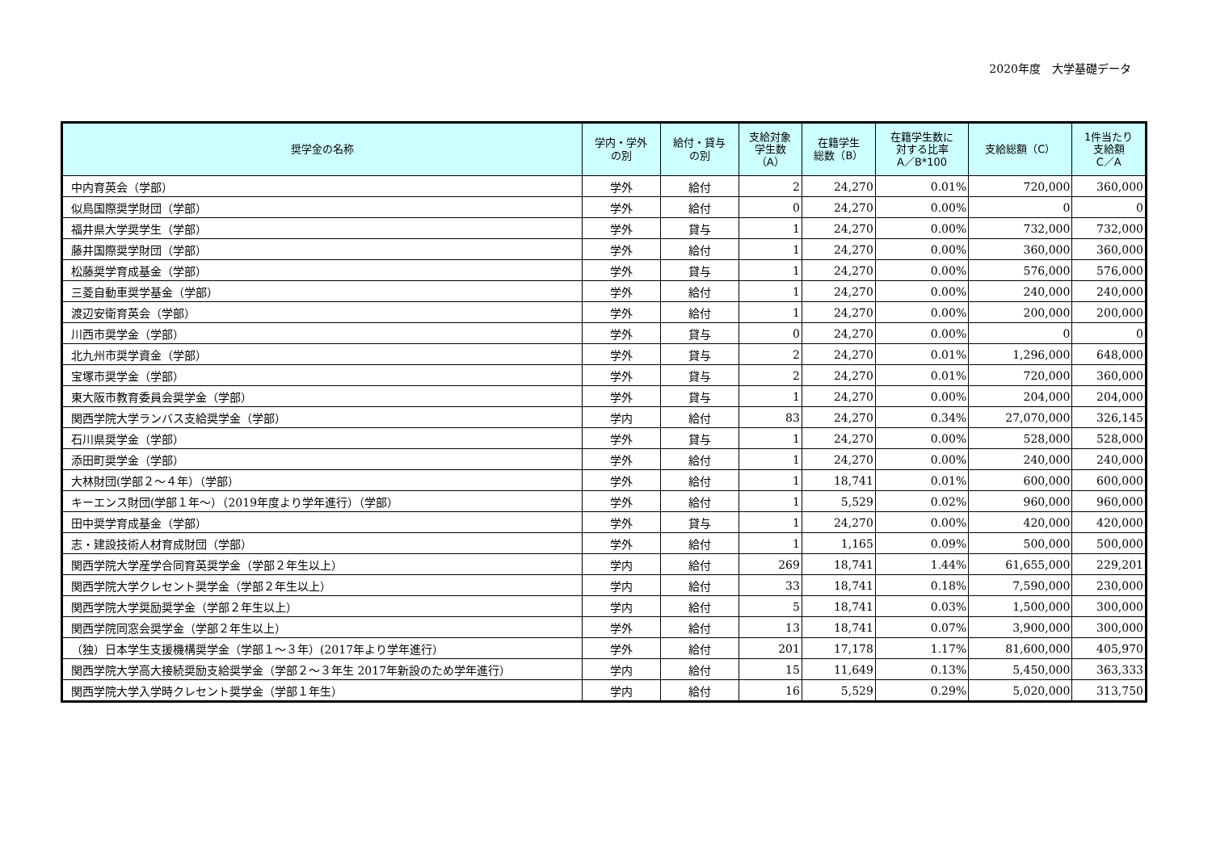2020年度　大学基礎データ
| 奨学金の名称 | 学内・学外 の別 | 給付・貸与 の別 | 支給対象 学生数 （A） | 在籍学生 総数（B） | 在籍学生数に 対する比率 A／B*100 | 支給総額（C） | 1件当たり 支給額 C／A |
| --- | --- | --- | --- | --- | --- | --- | --- |
| 中内育英会（学部） | 学外 | 給付 | 2 | 24,270 | 0.01% | 720,000 | 360,000 |
| 似鳥国際奨学財団（学部） | 学外 | 給付 | 0 | 24,270 | 0.00% | 0 | 0 |
| 福井県大学奨学生（学部） | 学外 | 貸与 | 1 | 24,270 | 0.00% | 732,000 | 732,000 |
| 藤井国際奨学財団（学部） | 学外 | 給付 | 1 | 24,270 | 0.00% | 360,000 | 360,000 |
| 松藤奨学育成基金（学部） | 学外 | 貸与 | 1 | 24,270 | 0.00% | 576,000 | 576,000 |
| 三菱自動車奨学基金（学部） | 学外 | 給付 | 1 | 24,270 | 0.00% | 240,000 | 240,000 |
| 渡辺安衛育英会（学部） | 学外 | 給付 | 1 | 24,270 | 0.00% | 200,000 | 200,000 |
| 川西市奨学金（学部） | 学外 | 貸与 | 0 | 24,270 | 0.00% | 0 | 0 |
| 北九州市奨学資金（学部） | 学外 | 貸与 | 2 | 24,270 | 0.01% | 1,296,000 | 648,000 |
| 宝塚市奨学金（学部） | 学外 | 貸与 | 2 | 24,270 | 0.01% | 720,000 | 360,000 |
| 東大阪市教育委員会奨学金（学部） | 学外 | 貸与 | 1 | 24,270 | 0.00% | 204,000 | 204,000 |
| 関西学院大学ランバス支給奨学金（学部） | 学内 | 給付 | 83 | 24,270 | 0.34% | 27,070,000 | 326,145 |
| 石川県奨学金（学部） | 学外 | 貸与 | 1 | 24,270 | 0.00% | 528,000 | 528,000 |
| 添田町奨学金（学部） | 学外 | 給付 | 1 | 24,270 | 0.00% | 240,000 | 240,000 |
| 大林財団(学部２～４年）（学部） | 学外 | 給付 | 1 | 18,741 | 0.01% | 600,000 | 600,000 |
| キーエンス財団(学部１年～）（2019年度より学年進行）（学部） | 学外 | 給付 | 1 | 5,529 | 0.02% | 960,000 | 960,000 |
| 田中奨学育成基金（学部） | 学外 | 貸与 | 1 | 24,270 | 0.00% | 420,000 | 420,000 |
| 志・建設技術人材育成財団（学部） | 学外 | 給付 | 1 | 1,165 | 0.09% | 500,000 | 500,000 |
| 関西学院大学産学合同育英奨学金（学部２年生以上） | 学内 | 給付 | 269 | 18,741 | 1.44% | 61,655,000 | 229,201 |
| 関西学院大学クレセント奨学金（学部２年生以上） | 学内 | 給付 | 33 | 18,741 | 0.18% | 7,590,000 | 230,000 |
| 関西学院大学奨励奨学金（学部２年生以上） | 学内 | 給付 | 5 | 18,741 | 0.03% | 1,500,000 | 300,000 |
| 関西学院同窓会奨学金（学部２年生以上） | 学外 | 給付 | 13 | 18,741 | 0.07% | 3,900,000 | 300,000 |
| （独）日本学生支援機構奨学金（学部１～３年）(2017年より学年進行） | 学外 | 給付 | 201 | 17,178 | 1.17% | 81,600,000 | 405,970 |
| 関西学院大学高大接続奨励支給奨学金（学部２～３年生 2017年新設のため学年進行） | 学内 | 給付 | 15 | 11,649 | 0.13% | 5,450,000 | 363,333 |
| 関西学院大学入学時クレセント奨学金（学部１年生） | 学内 | 給付 | 16 | 5,529 | 0.29% | 5,020,000 | 313,750 |